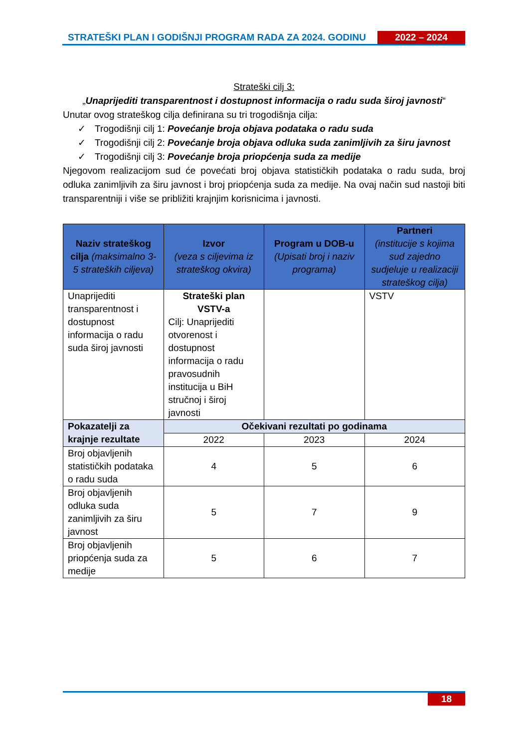STRATEŠKI PLAN I GODIŠNJI PROGRAM RADA ZA 2024. GODINU
2022 – 2024
Strateški cilj 3:
„Unaprijediti transparentnost i dostupnost informacija o radu suda široj javnosti“
Unutar ovog strateškog cilja definirana su tri trogodišnja cilja:
✓ Trogodišnji cilj 1: Povećanje broja objava podataka o radu suda
✓ Trogodišnji cilj 2: Povećanje broja objava odluka suda zanimljivih za širu javnost
✓ Trogodišnji cilj 3: Povećanje broja priopćenja suda za medije
Njegovom realizacijom sud će povećati broj objava statističkih podataka o radu suda, broj odluka zanimljivih za širu javnost i broj priopćenja suda za medije. Na ovaj način sud nastoji biti transparentniji i više se približiti krajnjim korisnicima i javnosti.
| Naziv strateškog cilja (maksimalno 3-5 strateških ciljeva) | Izvor (veza s ciljevima iz strateškog okvira) | Program u DOB-u (Upisati broj i naziv programa) | Partneri (institucije s kojima sud zajedno sudjeluje u realizaciji strateškog cilja) |
| --- | --- | --- | --- |
| Unaprijediti transparentnost i dostupnost informacija o radu suda široj javnosti | Strateški plan VSTV-a Cilj: Unaprijediti otvorenost i dostupnost informacija o radu pravosudnih institucija u BiH stručnoj i široj javnosti | | VSTV |
| Pokazatelji za krajnje rezultate | Očekivani rezultati po godinama | | |
| | 2022 | 2023 | 2024 |
| Broj objavljenih statističkih podataka o radu suda | 4 | 5 | 6 |
| Broj objavljenih odluka suda zanimljivih za širu javnost | 5 | 7 | 9 |
| Broj objavljenih priopćenja suda za medije | 5 | 6 | 7 |
18